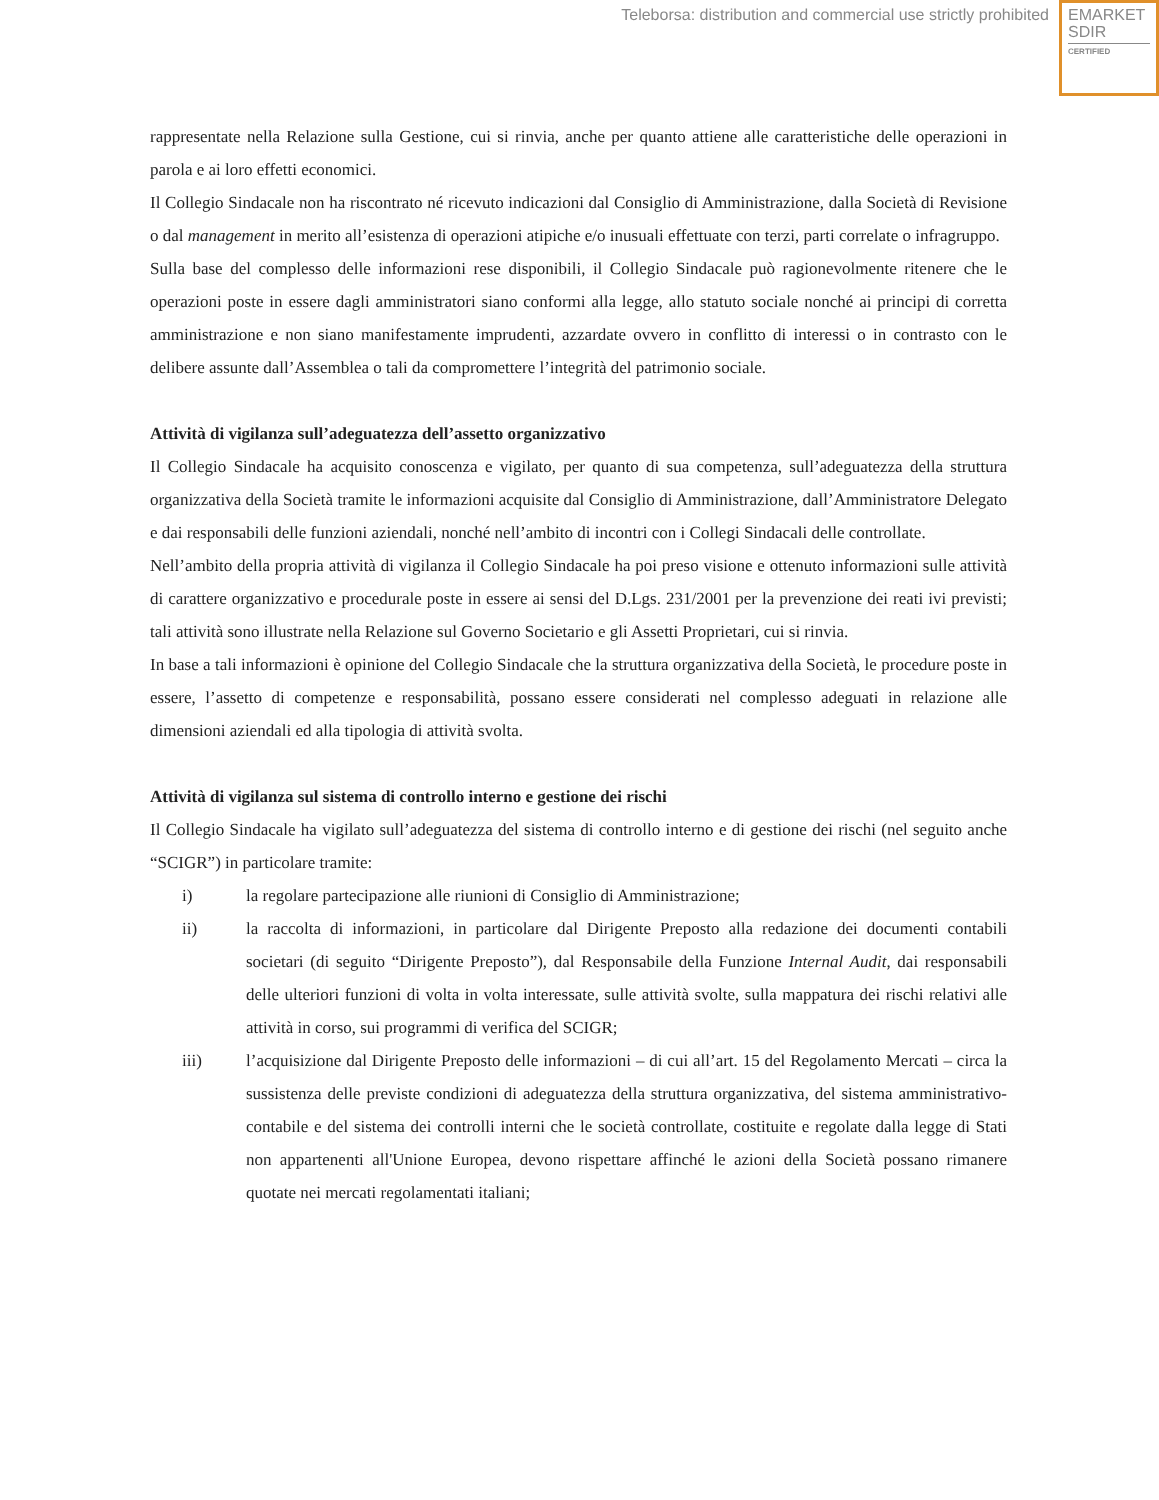Teleborsa: distribution and commercial use strictly prohibited
EMARKET
SDIR
CERTIFIED
rappresentate nella Relazione sulla Gestione, cui si rinvia, anche per quanto attiene alle caratteristiche delle operazioni in parola e ai loro effetti economici.
Il Collegio Sindacale non ha riscontrato né ricevuto indicazioni dal Consiglio di Amministrazione, dalla Società di Revisione o dal management in merito all’esistenza di operazioni atipiche e/o inusuali effettuate con terzi, parti correlate o infragruppo.
Sulla base del complesso delle informazioni rese disponibili, il Collegio Sindacale può ragionevolmente ritenere che le operazioni poste in essere dagli amministratori siano conformi alla legge, allo statuto sociale nonché ai principi di corretta amministrazione e non siano manifestamente imprudenti, azzardate ovvero in conflitto di interessi o in contrasto con le delibere assunte dall’Assemblea o tali da compromettere l’integrità del patrimonio sociale.
Attività di vigilanza sull’adeguatezza dell’assetto organizzativo
Il Collegio Sindacale ha acquisito conoscenza e vigilato, per quanto di sua competenza, sull’adeguatezza della struttura organizzativa della Società tramite le informazioni acquisite dal Consiglio di Amministrazione, dall’Amministratore Delegato e dai responsabili delle funzioni aziendali, nonché nell’ambito di incontri con i Collegi Sindacali delle controllate.
Nell’ambito della propria attività di vigilanza il Collegio Sindacale ha poi preso visione e ottenuto informazioni sulle attività di carattere organizzativo e procedurale poste in essere ai sensi del D.Lgs. 231/2001 per la prevenzione dei reati ivi previsti; tali attività sono illustrate nella Relazione sul Governo Societario e gli Assetti Proprietari, cui si rinvia.
In base a tali informazioni è opinione del Collegio Sindacale che la struttura organizzativa della Società, le procedure poste in essere, l’assetto di competenze e responsabilità, possano essere considerati nel complesso adeguati in relazione alle dimensioni aziendali ed alla tipologia di attività svolta.
Attività di vigilanza sul sistema di controllo interno e gestione dei rischi
Il Collegio Sindacale ha vigilato sull’adeguatezza del sistema di controllo interno e di gestione dei rischi (nel seguito anche “SCIGR”) in particolare tramite:
i) la regolare partecipazione alle riunioni di Consiglio di Amministrazione;
ii) la raccolta di informazioni, in particolare dal Dirigente Preposto alla redazione dei documenti contabili societari (di seguito “Dirigente Preposto”), dal Responsabile della Funzione Internal Audit, dai responsabili delle ulteriori funzioni di volta in volta interessate, sulle attività svolte, sulla mappatura dei rischi relativi alle attività in corso, sui programmi di verifica del SCIGR;
iii) l’acquisizione dal Dirigente Preposto delle informazioni – di cui all’art. 15 del Regolamento Mercati – circa la sussistenza delle previste condizioni di adeguatezza della struttura organizzativa, del sistema amministrativo-contabile e del sistema dei controlli interni che le società controllate, costituite e regolate dalla legge di Stati non appartenenti all'Unione Europea, devono rispettare affinché le azioni della Società possano rimanere quotate nei mercati regolamentati italiani;